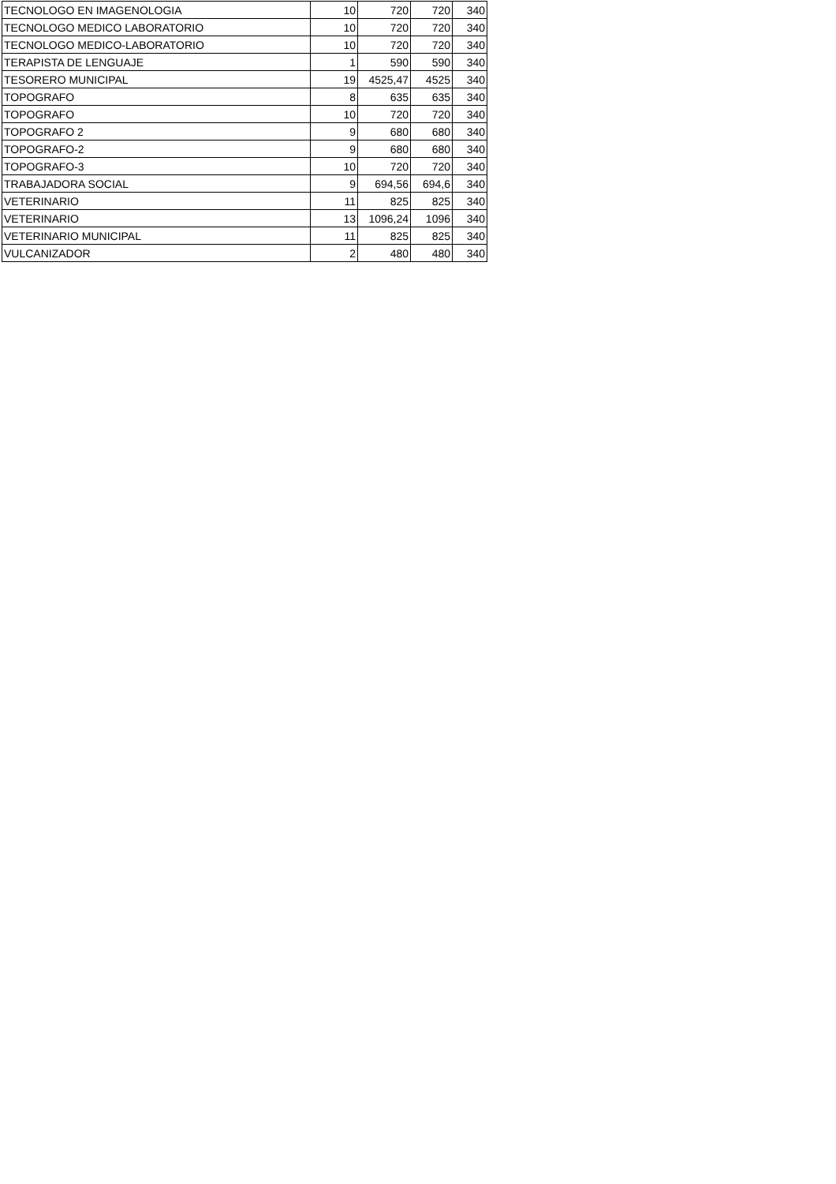| TECNOLOGO EN IMAGENOLOGIA | 10 | 720 | 720 | 340 |
| TECNOLOGO MEDICO LABORATORIO | 10 | 720 | 720 | 340 |
| TECNOLOGO MEDICO-LABORATORIO | 10 | 720 | 720 | 340 |
| TERAPISTA DE LENGUAJE | 1 | 590 | 590 | 340 |
| TESORERO MUNICIPAL | 19 | 4525,47 | 4525 | 340 |
| TOPOGRAFO | 8 | 635 | 635 | 340 |
| TOPOGRAFO | 10 | 720 | 720 | 340 |
| TOPOGRAFO 2 | 9 | 680 | 680 | 340 |
| TOPOGRAFO-2 | 9 | 680 | 680 | 340 |
| TOPOGRAFO-3 | 10 | 720 | 720 | 340 |
| TRABAJADORA SOCIAL | 9 | 694,56 | 694,6 | 340 |
| VETERINARIO | 11 | 825 | 825 | 340 |
| VETERINARIO | 13 | 1096,24 | 1096 | 340 |
| VETERINARIO MUNICIPAL | 11 | 825 | 825 | 340 |
| VULCANIZADOR | 2 | 480 | 480 | 340 |